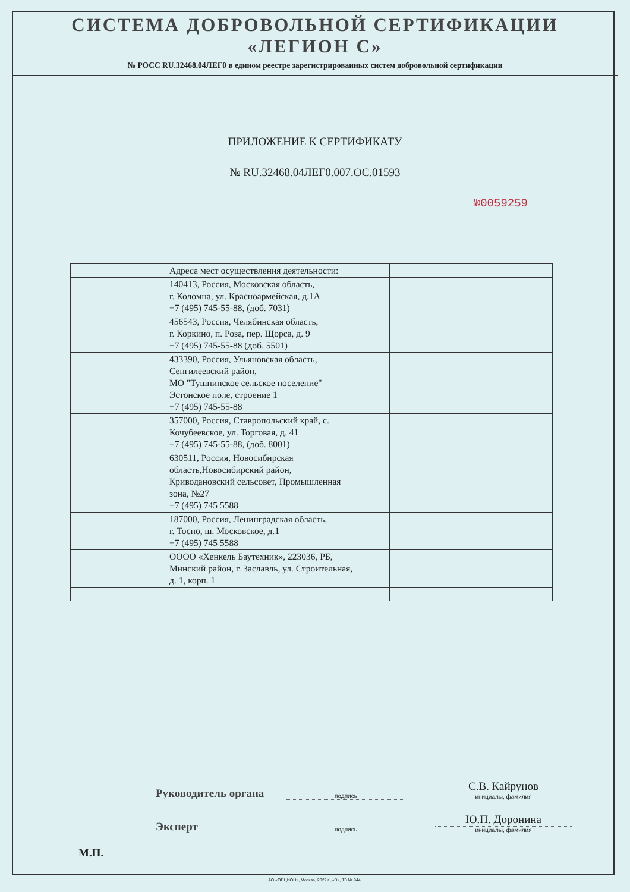СИСТЕМА ДОБРОВОЛЬНОЙ СЕРТИФИКАЦИИ
«ЛЕГИОН С»
№ РОСС RU.32468.04ЛЕГ0 в едином реестре зарегистрированных систем добровольной сертификации
ПРИЛОЖЕНИЕ К СЕРТИФИКАТУ
№ RU.32468.04ЛЕГ0.007.ОС.01593
№0059259
| | Адреса мест осуществления деятельности: | |
| | 140413, Россия, Московская область, г. Коломна, ул. Красноармейская, д.1А +7 (495) 745-55-88, (доб. 7031) | |
| | 456543, Россия, Челябинская область, г. Коркино, п. Роза, пер. Щорса, д. 9 +7 (495) 745-55-88 (доб. 5501) | |
| | 433390, Россия, Ульяновская область, Сенгилеевский район, МО "Тушнинское сельское поселение" Эстонское поле, строение 1 +7 (495) 745-55-88 | |
| | 357000, Россия, Ставропольский край, с. Кочубеевское, ул. Торговая, д. 41 +7 (495) 745-55-88, (доб. 8001) | |
| | 630511, Россия, Новосибирская область,Новосибирский район, Криводановский сельсовет, Промышленная зона, №27 +7 (495) 745 5588 | |
| | 187000, Россия, Ленинградская область, г. Тосно, ш. Московское, д.1 +7 (495) 745 5588 | |
| | ОООО «Хенкель Баутехник», 223036, РБ, Минский район, г. Заславль, ул. Строительная, д. 1, корп. 1 | |
Руководитель органа
подпись
С.В. Кайрунов
инициалы, фамилия
Эксперт
подпись
Ю.П. Доронина
инициалы, фамилия
М.П.
АО «ОПЦИОН», Москва, 2022 г., «В», ТЗ № 944.